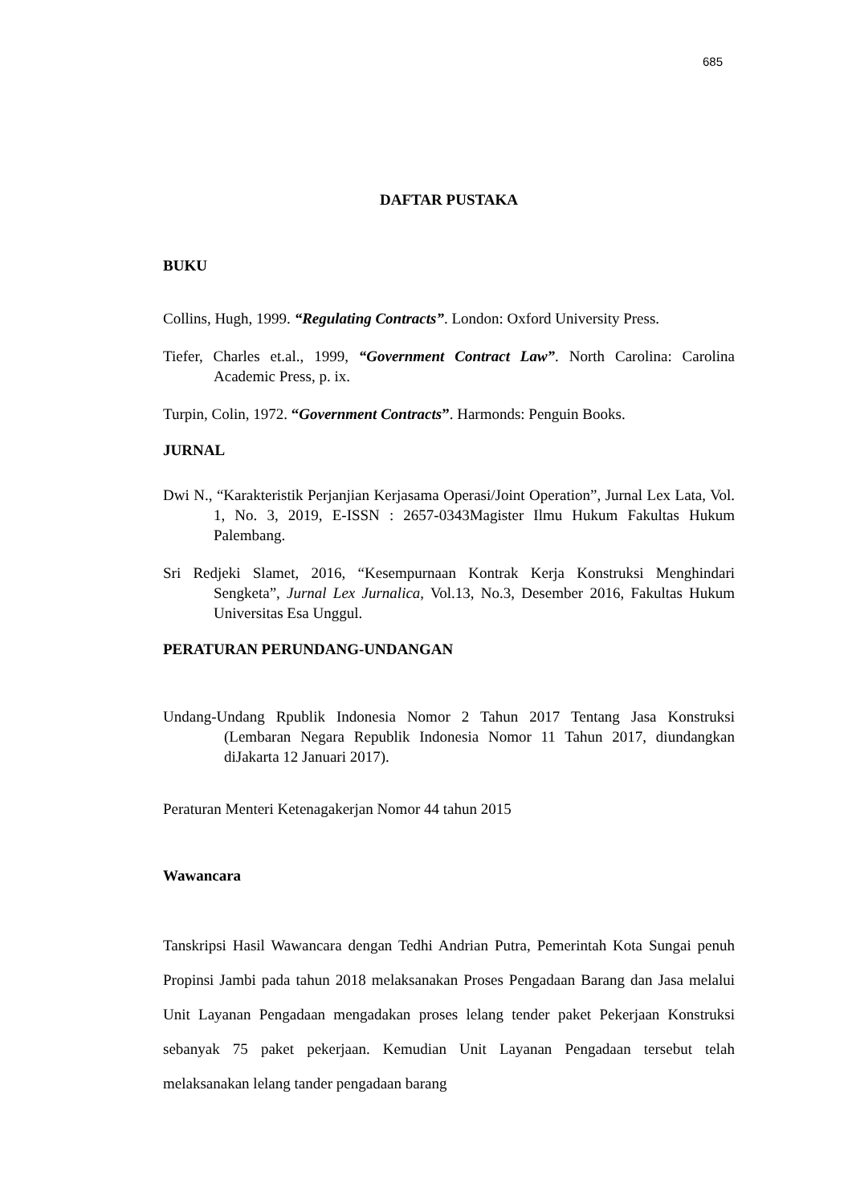685
DAFTAR PUSTAKA
BUKU
Collins, Hugh, 1999. “Regulating Contracts”. London: Oxford University Press.
Tiefer, Charles et.al., 1999, “Government Contract Law”. North Carolina: Carolina Academic Press, p. ix.
Turpin, Colin, 1972. “Government Contracts”. Harmonds: Penguin Books.
JURNAL
Dwi N., “Karakteristik Perjanjian Kerjasama Operasi/Joint Operation”, Jurnal Lex Lata, Vol. 1, No. 3, 2019, E-ISSN : 2657-0343Magister Ilmu Hukum Fakultas Hukum Palembang.
Sri Redjeki Slamet, 2016, “Kesempurnaan Kontrak Kerja Konstruksi Menghindari Sengketa”, Jurnal Lex Jurnalica, Vol.13, No.3, Desember 2016, Fakultas Hukum Universitas Esa Unggul.
PERATURAN PERUNDANG-UNDANGAN
Undang-Undang Rpublik Indonesia Nomor 2 Tahun 2017 Tentang Jasa Konstruksi (Lembaran Negara Republik Indonesia Nomor 11 Tahun 2017, diundangkan diJakarta 12 Januari 2017).
Peraturan Menteri Ketenagakerjan Nomor 44 tahun 2015
Wawancara
Tanskripsi Hasil Wawancara dengan Tedhi Andrian Putra, Pemerintah Kota Sungai penuh Propinsi Jambi pada tahun 2018 melaksanakan Proses Pengadaan Barang dan Jasa melalui Unit Layanan Pengadaan mengadakan proses lelang tender paket Pekerjaan Konstruksi sebanyak 75 paket pekerjaan. Kemudian Unit Layanan Pengadaan tersebut telah melaksanakan lelang tander pengadaan barang